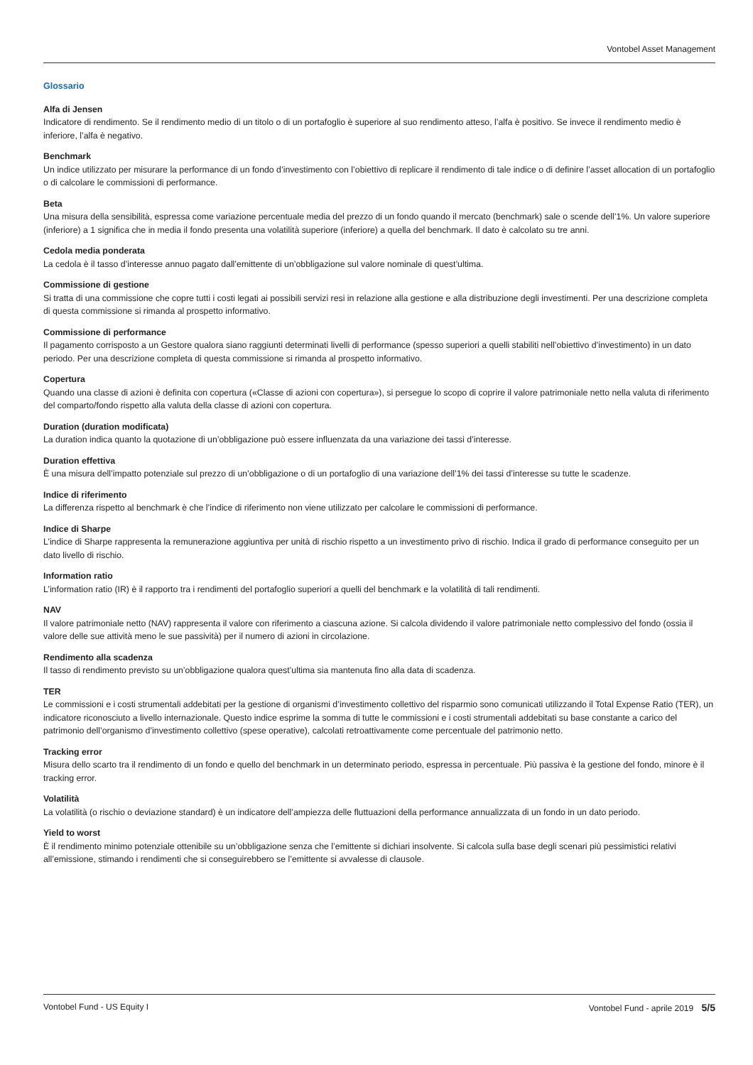Vontobel Asset Management
Glossario
Alfa di Jensen
Indicatore di rendimento. Se il rendimento medio di un titolo o di un portafoglio è superiore al suo rendimento atteso, l’alfa è positivo. Se invece il rendimento medio è inferiore, l’alfa è negativo.
Benchmark
Un indice utilizzato per misurare la performance di un fondo d’investimento con l’obiettivo di replicare il rendimento di tale indice o di definire l’asset allocation di un portafoglio o di calcolare le commissioni di performance.
Beta
Una misura della sensibilità, espressa come variazione percentuale media del prezzo di un fondo quando il mercato (benchmark) sale o scende dell’1%. Un valore superiore (inferiore) a 1 significa che in media il fondo presenta una volatilità superiore (inferiore) a quella del benchmark. Il dato è calcolato su tre anni.
Cedola media ponderata
La cedola è il tasso d’interesse annuo pagato dall’emittente di un’obbligazione sul valore nominale di quest’ultima.
Commissione di gestione
Si tratta di una commissione che copre tutti i costi legati ai possibili servizi resi in relazione alla gestione e alla distribuzione degli investimenti. Per una descrizione completa di questa commissione si rimanda al prospetto informativo.
Commissione di performance
Il pagamento corrisposto a un Gestore qualora siano raggiunti determinati livelli di performance (spesso superiori a quelli stabiliti nell’obiettivo d’investimento) in un dato periodo. Per una descrizione completa di questa commissione si rimanda al prospetto informativo.
Copertura
Quando una classe di azioni è definita con copertura («Classe di azioni con copertura»), si persegue lo scopo di coprire il valore patrimoniale netto nella valuta di riferimento del comparto/fondo rispetto alla valuta della classe di azioni con copertura.
Duration (duration modificata)
La duration indica quanto la quotazione di un’obbligazione può essere influenzata da una variazione dei tassi d’interesse.
Duration effettiva
È una misura dell’impatto potenziale sul prezzo di un’obbligazione o di un portafoglio di una variazione dell’1% dei tassi d’interesse su tutte le scadenze.
Indice di riferimento
La differenza rispetto al benchmark è che l’indice di riferimento non viene utilizzato per calcolare le commissioni di performance.
Indice di Sharpe
L’indice di Sharpe rappresenta la remunerazione aggiuntiva per unità di rischio rispetto a un investimento privo di rischio. Indica il grado di performance conseguito per un dato livello di rischio.
Information ratio
L’information ratio (IR) è il rapporto tra i rendimenti del portafoglio superiori a quelli del benchmark e la volatilità di tali rendimenti.
NAV
Il valore patrimoniale netto (NAV) rappresenta il valore con riferimento a ciascuna azione. Si calcola dividendo il valore patrimoniale netto complessivo del fondo (ossia il valore delle sue attività meno le sue passività) per il numero di azioni in circolazione.
Rendimento alla scadenza
Il tasso di rendimento previsto su un’obbligazione qualora quest’ultima sia mantenuta fino alla data di scadenza.
TER
Le commissioni e i costi strumentali addebitati per la gestione di organismi d’investimento collettivo del risparmio sono comunicati utilizzando il Total Expense Ratio (TER), un indicatore riconosciuto a livello internazionale. Questo indice esprime la somma di tutte le commissioni e i costi strumentali addebitati su base constante a carico del patrimonio dell’organismo d’investimento collettivo (spese operative), calcolati retroattivamente come percentuale del patrimonio netto.
Tracking error
Misura dello scarto tra il rendimento di un fondo e quello del benchmark in un determinato periodo, espressa in percentuale. Più passiva è la gestione del fondo, minore è il tracking error.
Volatilità
La volatilità (o rischio o deviazione standard) è un indicatore dell’ampiezza delle fluttuazioni della performance annualizzata di un fondo in un dato periodo.
Yield to worst
È il rendimento minimo potenziale ottenibile su un’obbligazione senza che l’emittente si dichiari insolvente. Si calcola sulla base degli scenari più pessimistici relativi all’emissione, stimando i rendimenti che si conseguirebbero se l’emittente si avvalesse di clausole.
Vontobel Fund - US Equity I Vontobel Fund - aprile 2019 5/5